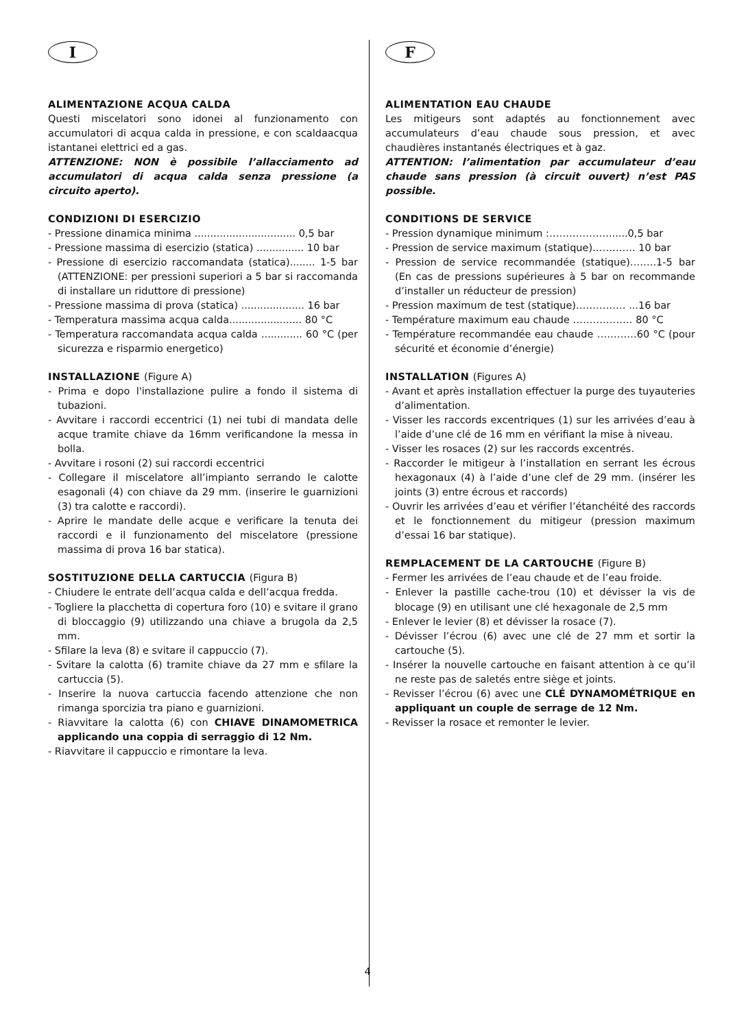I
ALIMENTAZIONE ACQUA CALDA
Questi miscelatori sono idonei al funzionamento con accumulatori di acqua calda in pressione, e con scaldaacqua istantanei elettrici ed a gas.
ATTENZIONE: NON è possibile l’allacciamento ad accumulatori di acqua calda senza pressione (a circuito aperto).
CONDIZIONI DI ESERCIZIO
- Pressione dinamica minima ................................ 0,5 bar
- Pressione massima di esercizio (statica) ............... 10 bar
- Pressione di esercizio raccomandata (statica)........ 1-5 bar (ATTENZIONE: per pressioni superiori a 5 bar si raccomanda di installare un riduttore di pressione)
- Pressione massima di prova (statica) .................... 16 bar
- Temperatura massima acqua calda....................... 80 °C
- Temperatura raccomandata acqua calda ............. 60 °C (per sicurezza e risparmio energetico)
INSTALLAZIONE (Figure A)
- Prima e dopo l'installazione pulire a fondo il sistema di tubazioni.
- Avvitare i raccordi eccentrici (1) nei tubi di mandata delle acque tramite chiave da 16mm verificandone la messa in bolla.
- Avvitare i rosoni (2) sui raccordi eccentrici
- Collegare il miscelatore all’impianto serrando le calotte esagonali (4) con chiave da 29 mm. (inserire le guarnizioni (3) tra calotte e raccordi).
- Aprire le mandate delle acque e verificare la tenuta dei raccordi e il funzionamento del miscelatore (pressione massima di prova 16 bar statica).
SOSTITUZIONE DELLA CARTUCCIA (Figura B)
- Chiudere le entrate dell’acqua calda e dell’acqua fredda.
- Togliere la placchetta di copertura foro (10) e svitare il grano di bloccaggio (9) utilizzando una chiave a brugola da 2,5 mm.
- Sfilare la leva (8) e svitare il cappuccio (7).
- Svitare la calotta (6) tramite chiave da 27 mm e sfilare la cartuccia (5).
- Inserire la nuova cartuccia facendo attenzione che non rimanga sporcizia tra piano e guarnizioni.
- Riavvitare la calotta (6) con CHIAVE DINAMOMETRICA applicando una coppia di serraggio di 12 Nm.
- Riavvitare il cappuccio e rimontare la leva.
F
ALIMENTATION EAU CHAUDE
Les mitigeurs sont adaptés au fonctionnement avec accumulateurs d’eau chaude sous pression, et avec chaudières instantanés électriques et à gaz.
ATTENTION: l’alimentation par accumulateur d’eau chaude sans pression (à circuit ouvert) n’est PAS possible.
CONDITIONS DE SERVICE
- Pression dynamique minimum :………………......0,5 bar
- Pression de service maximum (statique)…………. 10 bar
- Pression de service recommandée (statique)……..1-5 bar (En cas de pressions supérieures à 5 bar on recommande d’installer un réducteur de pression)
- Pression maximum de test (statique)…………… ...16 bar
- Température maximum eau chaude ……………… 80 °C
- Température recommandée eau chaude …………60 °C (pour sécurité et économie d’énergie)
INSTALLATION (Figures A)
- Avant et après installation effectuer la purge des tuyauteries d’alimentation.
- Visser les raccords excentriques (1) sur les arrivées d’eau à l’aide d’une clé de 16 mm en vérifiant la mise à niveau.
- Visser les rosaces (2) sur les raccords excentrés.
- Raccorder le mitigeur à l’installation en serrant les écrous hexagonaux (4) à l’aide d’une clef de 29 mm. (insérer les joints (3) entre écrous et raccords)
- Ouvrir les arrivées d’eau et vérifier l’étanchéité des raccords et le fonctionnement du mitigeur (pression maximum d’essai 16 bar statique).
REMPLACEMENT DE LA CARTOUCHE (Figure B)
- Fermer les arrivées de l’eau chaude et de l’eau froide.
- Enlever la pastille cache-trou (10) et dévisser la vis de blocage (9) en utilisant une clé hexagonale de 2,5 mm
- Enlever le levier (8) et dévisser la rosace (7).
- Dévisser l’écrou (6) avec une clé de 27 mm et sortir la cartouche (5).
- Insérer la nouvelle cartouche en faisant attention à ce qu’il ne reste pas de saletés entre siège et joints.
- Revisser l’écrou (6) avec une CLÉ DYNAMOMÉTRIQUE en appliquant un couple de serrage de 12 Nm.
- Revisser la rosace et remonter le levier.
4